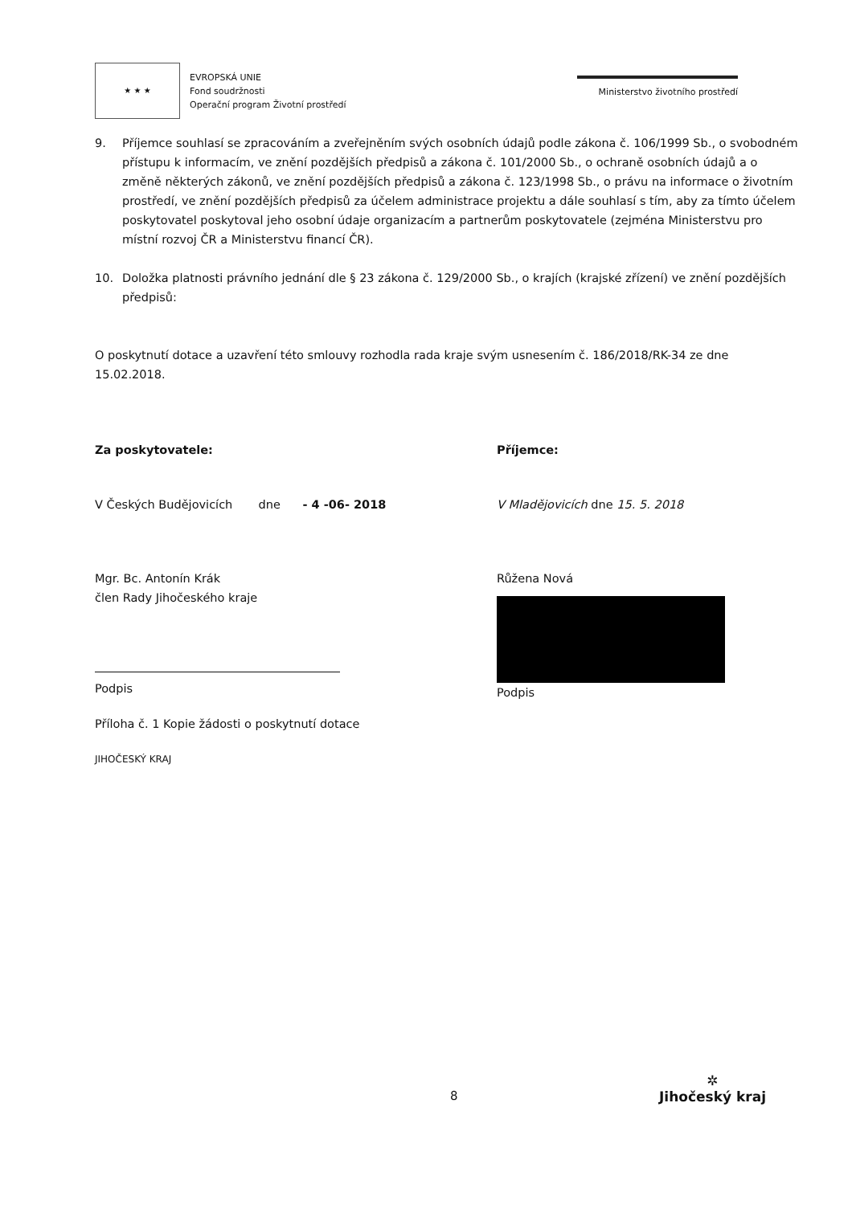★ ★ ★
EVROPSKÁ UNIE
Fond soudržnosti
Operační program Životní prostředí
Ministerstvo životního prostředí
9. Příjemce souhlasí se zpracováním a zveřejněním svých osobních údajů podle zákona č. 106/1999 Sb., o svobodném přístupu k informacím, ve znění pozdějších předpisů a zákona č. 101/2000 Sb., o ochraně osobních údajů a o změně některých zákonů, ve znění pozdějších předpisů a zákona č. 123/1998 Sb., o právu na informace o životním prostředí, ve znění pozdějších předpisů za účelem administrace projektu a dále souhlasí s tím, aby za tímto účelem poskytovatel poskytoval jeho osobní údaje organizacím a partnerům poskytovatele (zejména Ministerstvu pro místní rozvoj ČR a Ministerstvu financí ČR).
10. Doložka platnosti právního jednání dle § 23 zákona č. 129/2000 Sb., o krajích (krajské zřízení) ve znění pozdějších předpisů:
O poskytnutí dotace a uzavření této smlouvy rozhodla rada kraje svým usnesením č. 186/2018/RK-34 ze dne 15.02.2018.
Za poskytovatele:
V Českých Budějovicích dne - 4 -06- 2018
Mgr. Bc. Antonín Krák
člen Rady Jihočeského kraje
Podpis
Příloha č. 1 Kopie žádosti o poskytnutí dotace
JIHOČESKÝ KRAJ
Příjemce:
V Mladějovicích dne 15. 5. 2018
Růžena Nová
Podpis
8
✲
Jihočeský kraj